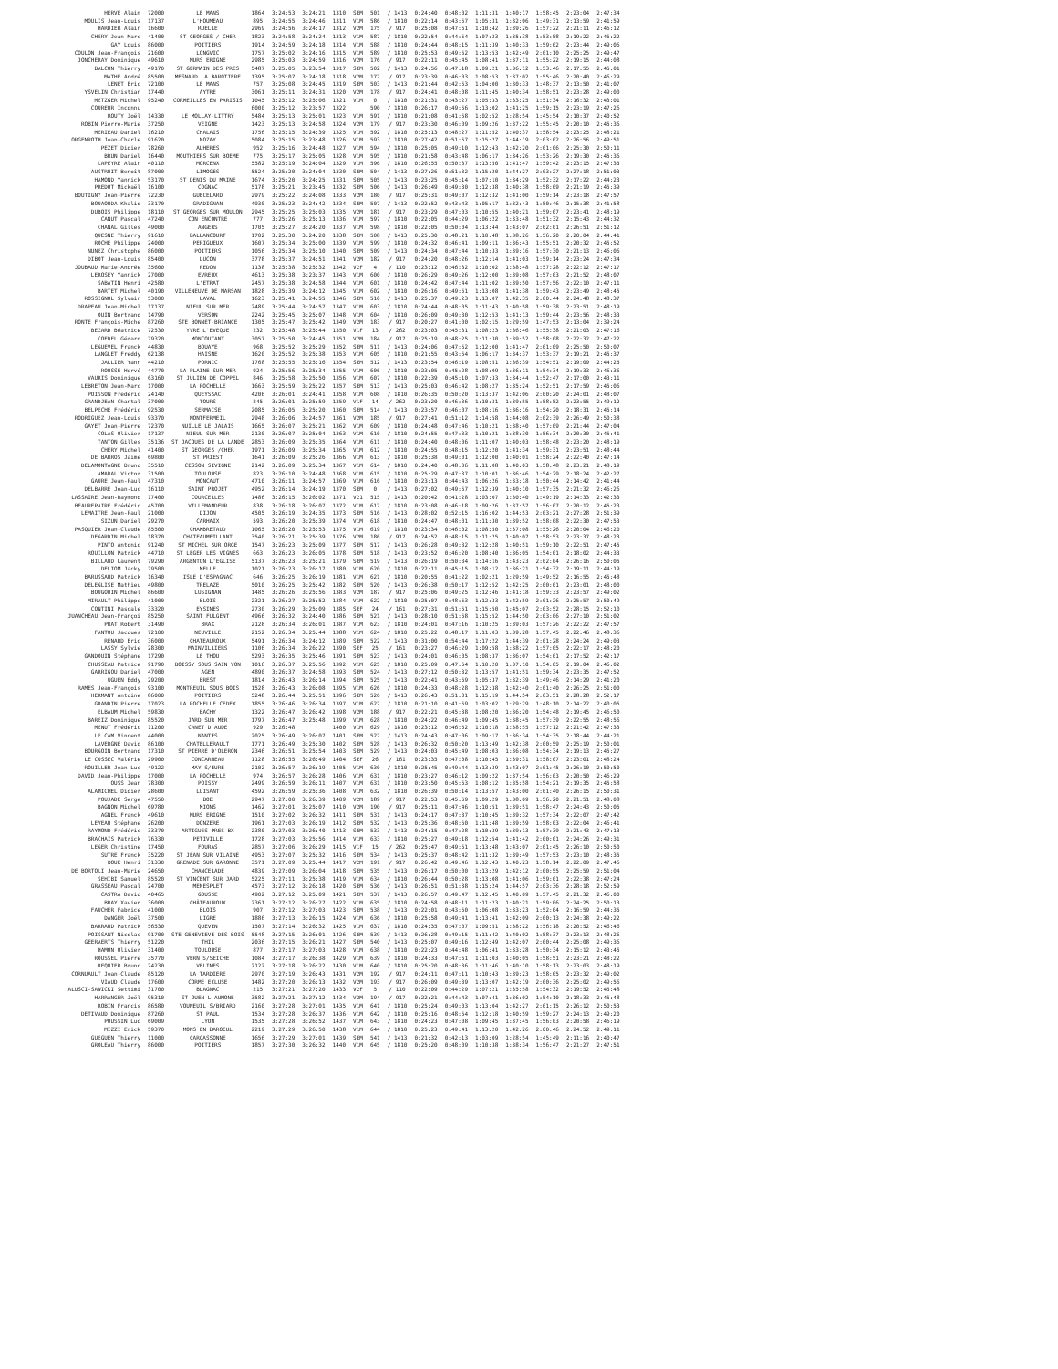| HERVE Alain | 72000 | LE MANS | 1864 | 3:24:53 | 3:24:21 | 1310 | SEM | 501 | / 1413 | 0:24:40 | 0:48:02 | 1:11:31 | 1:40:17 | 1:58:45 | 2:23:04 | 2:47:34 |
| MOULIS Jean-Louis | 17137 | L'HOUMEAU | 895 | 3:24:55 | 3:24:46 | 1311 | V1M | 586 | / 1810 | 0:22:14 | 0:43:57 | 1:05:31 | 1:32:06 | 1:49:31 | 2:13:59 | 2:41:59 |
| HARDIER Alain | 16600 | RUELLE | 2969 | 3:24:56 | 3:24:17 | 1312 | V2M | 175 | / 917 | 0:25:08 | 0:47:51 | 1:10:42 | 1:39:26 | 1:57:22 | 2:21:11 | 2:46:12 |
| CHERY Jean-Marc | 41400 | ST GEORGES / CHER | 1823 | 3:24:58 | 3:24:24 | 1313 | V1M | 587 | / 1810 | 0:22:54 | 0:44:54 | 1:07:23 | 1:35:38 | 1:53:58 | 2:19:22 | 2:45:22 |
| GAY Louis | 86000 | POITIERS | 1914 | 3:24:59 | 3:24:18 | 1314 | V1M | 588 | / 1810 | 0:24:44 | 0:48:15 | 1:11:39 | 1:40:33 | 1:59:02 | 2:23:44 | 2:49:06 |
| COULON Jean-François | 21600 | LONGVIC | 1757 | 3:25:02 | 3:24:16 | 1315 | V1M | 589 | / 1810 | 0:25:53 | 0:49:52 | 1:13:53 | 1:42:49 | 2:01:10 | 2:25:25 | 2:49:47 |
| JONCHERAY Dominique | 49610 | MURS ERIGNE | 2985 | 3:25:03 | 3:24:59 | 1316 | V2M | 176 | / 917 | 0:22:11 | 0:45:45 | 1:08:41 | 1:37:11 | 1:55:22 | 2:19:15 | 2:44:08 |
| BALCON Thierry | 49170 | ST GERMAIN DES PRES | 5487 | 3:25:05 | 3:23:54 | 1317 | SEM | 502 | / 1413 | 0:24:56 | 0:47:18 | 1:09:21 | 1:36:12 | 1:53:46 | 2:17:55 | 2:45:01 |
| MATHE André | 85500 | MESNARD LA BAROTIERE | 1395 | 3:25:07 | 3:24:18 | 1318 | V2M | 177 | / 917 | 0:23:39 | 0:46:03 | 1:08:53 | 1:37:02 | 1:55:46 | 2:20:40 | 2:46:29 |
| LENET Eric | 72100 | LE MANS | 757 | 3:25:08 | 3:24:45 | 1319 | SEM | 503 | / 1413 | 0:21:44 | 0:42:53 | 1:04:00 | 1:30:33 | 1:48:37 | 2:13:50 | 2:41:07 |
| YSVELIN Christian | 17440 | AYTRE | 3061 | 3:25:11 | 3:24:31 | 1320 | V2M | 178 | / 917 | 0:24:41 | 0:48:08 | 1:11:45 | 1:40:34 | 1:58:51 | 2:23:28 | 2:49:00 |
| METZGER Michel | 95240 | CORMEILLES EN PARISIS | 1045 | 3:25:12 | 3:25:06 | 1321 | V1M | 0 | / 1810 | 0:21:31 | 0:43:27 | 1:05:33 | 1:33:25 | 1:51:34 | 2:16:32 | 2:43:01 |
| COUREUR Inconnu | | | 6000 | 3:25:12 | 3:23:57 | 1322 | | 590 | / 1810 | 0:26:17 | 0:49:56 | 1:13:02 | 1:41:25 | 1:59:15 | 2:23:19 | 2:47:26 |
| ROUTY Joël | 14330 | LE MOLLAY-LITTRY | 5484 | 3:25:13 | 3:25:01 | 1323 | V1M | 591 | / 1810 | 0:21:08 | 0:41:58 | 1:02:52 | 1:28:54 | 1:45:54 | 2:10:37 | 2:40:52 |
| ROBIN Pierre-Marie | 37250 | VEIGNE | 1423 | 3:25:13 | 3:24:58 | 1324 | V2M | 179 | / 917 | 0:23:30 | 0:46:09 | 1:09:26 | 1:37:22 | 1:55:45 | 2:20:10 | 2:45:36 |
| MERIEAU Daniel | 16210 | CHALAIS | 1756 | 3:25:15 | 3:24:39 | 1325 | V1M | 592 | / 1810 | 0:25:13 | 0:48:27 | 1:11:52 | 1:40:37 | 1:58:54 | 2:23:25 | 2:48:21 |
| ORGENROTH Jean-Charle | 91620 | NOZAY | 5084 | 3:25:15 | 3:23:48 | 1326 | V1M | 593 | / 1810 | 0:27:42 | 0:51:57 | 1:15:27 | 1:44:19 | 2:03:02 | 2:26:56 | 2:49:51 |
| PEZET Didier | 78260 | ALHERES | 952 | 3:25:16 | 3:24:48 | 1327 | V1M | 594 | / 1810 | 0:25:05 | 0:49:10 | 1:12:43 | 1:42:20 | 2:01:06 | 2:25:30 | 2:50:11 |
| BRUN Daniel | 16440 | MOUTHIERS SUR BOEME | 775 | 3:25:17 | 3:25:05 | 1328 | V1M | 595 | / 1810 | 0:21:58 | 0:43:48 | 1:06:17 | 1:34:26 | 1:53:26 | 2:19:30 | 2:45:36 |
| LAPEYRE Alain | 40110 | MORCENX | 5582 | 3:25:19 | 3:24:04 | 1329 | V1M | 596 | / 1810 | 0:26:55 | 0:50:37 | 1:13:50 | 1:41:47 | 1:59:42 | 2:23:15 | 2:47:35 |
| AUSTRUIT Benoît | 87000 | LIMOGES | 5524 | 3:25:20 | 3:24:04 | 1330 | SEM | 504 | / 1413 | 0:27:26 | 0:51:32 | 1:15:20 | 1:44:27 | 2:03:27 | 2:27:18 | 2:51:03 |
| HAMOND Yannick | 53170 | ST DENIS DU MAINE | 1674 | 3:25:20 | 3:24:25 | 1331 | SEM | 505 | / 1413 | 0:23:25 | 0:45:14 | 1:07:10 | 1:34:29 | 1:52:32 | 2:17:22 | 2:44:23 |
| PREDOT Mickaël | 16100 | COGNAC | 5178 | 3:25:21 | 3:23:45 | 1332 | SEM | 506 | / 1413 | 0:26:49 | 0:49:30 | 1:12:38 | 1:40:38 | 1:58:09 | 2:21:19 | 2:45:39 |
| BOUTIGNY Jean-Pierre | 72230 | GUECELARD | 2979 | 3:25:22 | 3:24:08 | 1333 | V2M | 180 | / 917 | 0:25:31 | 0:49:07 | 1:12:32 | 1:41:00 | 1:59:14 | 2:23:18 | 2:47:57 |
| BOUAOUDA Khalid | 33170 | GRADIGNAN | 4930 | 3:25:23 | 3:24:42 | 1334 | SEM | 507 | / 1413 | 0:22:52 | 0:43:43 | 1:05:17 | 1:32:43 | 1:50:46 | 2:15:38 | 2:41:58 |
| DUBOIS Philippe | 18110 | ST GEORGES SUR MOULON | 2945 | 3:25:25 | 3:25:03 | 1335 | V2M | 181 | / 917 | 0:23:29 | 0:47:03 | 1:10:55 | 1:40:21 | 1:59:07 | 2:23:41 | 2:48:19 |
| CANUT Pascal | 47240 | CON ENCONTRE | 777 | 3:25:26 | 3:25:13 | 1336 | V1M | 597 | / 1810 | 0:22:05 | 0:44:29 | 1:06:22 | 1:33:48 | 1:51:32 | 2:15:43 | 2:44:32 |
| CHANAL Gilles | 49000 | ANGERS | 1705 | 3:25:27 | 3:24:20 | 1337 | V1M | 598 | / 1810 | 0:22:05 | 0:50:04 | 1:13:44 | 1:43:07 | 2:02:01 | 2:26:51 | 2:51:12 |
| QUESNE Thierry | 91610 | BALLANCOURT | 1702 | 3:25:30 | 3:24:20 | 1338 | SEM | 508 | / 1413 | 0:25:30 | 0:48:21 | 1:10:48 | 1:38:26 | 1:56:20 | 2:20:04 | 2:44:41 |
| ROCHE Philippe | 24000 | PERIGUEUX | 1607 | 3:25:34 | 3:25:00 | 1339 | V1M | 599 | / 1810 | 0:24:32 | 0:46:41 | 1:09:11 | 1:36:43 | 1:55:51 | 2:20:32 | 2:45:52 |
| NUNEZ Christophe | 86000 | POITIERS | 1056 | 3:25:34 | 3:25:10 | 1340 | SEM | 509 | / 1413 | 0:24:34 | 0:47:44 | 1:10:33 | 1:39:16 | 1:57:30 | 2:21:13 | 2:46:06 |
| DIBOT Jean-Louis | 85400 | LUCON | 3778 | 3:25:37 | 3:24:51 | 1341 | V2M | 182 | / 917 | 0:24:20 | 0:48:26 | 1:12:14 | 1:41:03 | 1:59:14 | 2:23:24 | 2:47:34 |
| JOUBAUD Marie-Andrée | 35600 | REDON | 1138 | 3:25:38 | 3:25:32 | 1342 | V2F | 4 | / 110 | 0:23:12 | 0:46:32 | 1:10:02 | 1:38:48 | 1:57:28 | 2:22:12 | 2:47:17 |
| LEROSEY Yannick | 27000 | EVREUX | 4613 | 3:25:38 | 3:23:37 | 1343 | V1M | 600 | / 1810 | 0:26:29 | 0:49:26 | 1:12:00 | 1:39:08 | 1:57:03 | 2:21:52 | 2:48:07 |
| SABATIN Henri | 42580 | L'ETRAT | 2457 | 3:25:38 | 3:24:58 | 1344 | V1M | 601 | / 1810 | 0:24:42 | 0:47:44 | 1:11:02 | 1:39:50 | 1:57:56 | 2:22:10 | 2:47:11 |
| BARTET Michel | 40190 | VILLENEUVE DE MARSAN | 1828 | 3:25:39 | 3:24:12 | 1345 | V1M | 602 | / 1810 | 0:26:16 | 0:49:51 | 1:13:08 | 1:41:38 | 1:59:43 | 2:23:49 | 2:48:45 |
| ROSSIGNOL Sylvain | 53000 | LAVAL | 1623 | 3:25:41 | 3:24:55 | 1346 | SEM | 510 | / 1413 | 0:25:37 | 0:49:23 | 1:13:07 | 1:42:35 | 2:00:44 | 2:24:48 | 2:48:37 |
| DRAPEAU Jean-Michel | 17137 | NIEUL SUR MER | 2489 | 3:25:44 | 3:24:57 | 1347 | V1M | 603 | / 1810 | 0:24:44 | 0:48:05 | 1:11:43 | 1:40:58 | 1:59:38 | 2:23:51 | 2:48:19 |
| OUIN Bertrand | 14790 | VERSON | 2242 | 3:25:45 | 3:25:07 | 1348 | V1M | 604 | / 1810 | 0:26:09 | 0:49:30 | 1:12:53 | 1:41:13 | 1:59:44 | 2:23:56 | 2:48:33 |
| RONTE François-Miche | 87260 | STE BONNET-BRIANCE | 1305 | 3:25:47 | 3:25:42 | 1349 | V2M | 183 | / 917 | 0:20:27 | 0:41:00 | 1:02:15 | 1:29:59 | 1:47:53 | 2:13:04 | 2:39:24 |
| BEZARD Béatrice | 72530 | YVRE L'EVEQUE | 232 | 3:25:48 | 3:25:44 | 1350 | V1F | 13 | / 262 | 0:23:03 | 0:45:31 | 1:08:23 | 1:36:46 | 1:55:38 | 2:21:03 | 2:47:16 |
| COEDEL Gérard | 79320 | MONCOUTANT | 3057 | 3:25:50 | 3:24:45 | 1351 | V2M | 184 | / 917 | 0:25:19 | 0:48:25 | 1:11:30 | 1:39:52 | 1:58:08 | 2:22:32 | 2:47:22 |
| LEGUEVEL Franck | 44830 | BOUAYE | 968 | 3:25:52 | 3:25:29 | 1352 | SEM | 511 | / 1413 | 0:24:06 | 0:47:52 | 1:12:00 | 1:41:47 | 2:01:09 | 2:25:50 | 2:50:07 |
| LANGLET Freddy | 62138 | HAISNE | 1620 | 3:25:52 | 3:25:38 | 1353 | V1M | 605 | / 1810 | 0:21:55 | 0:43:54 | 1:06:17 | 1:34:37 | 1:53:37 | 2:19:21 | 2:45:37 |
| JALLIER Yann | 44210 | PORNIC | 1768 | 3:25:55 | 3:25:16 | 1354 | SEM | 512 | / 1413 | 0:23:54 | 0:46:19 | 1:08:51 | 1:36:39 | 1:54:51 | 2:19:09 | 2:44:25 |
| ROUSSE Hervé | 44770 | LA PLAINE SUR MER | 924 | 3:25:56 | 3:25:34 | 1355 | V1M | 606 | / 1810 | 0:23:05 | 0:45:28 | 1:08:09 | 1:36:11 | 1:54:34 | 2:19:33 | 2:46:36 |
| VAURIS Dominique | 63160 | ST JULIEN DE COPPEL | 846 | 3:25:58 | 3:25:50 | 1356 | V1M | 607 | / 1810 | 0:22:39 | 0:45:10 | 1:07:33 | 1:34:44 | 1:52:47 | 2:17:00 | 2:43:11 |
| LEBRETON Jean-Marc | 17000 | LA ROCHELLE | 1663 | 3:25:59 | 3:25:22 | 1357 | SEM | 513 | / 1413 | 0:25:03 | 0:46:42 | 1:08:27 | 1:35:24 | 1:52:51 | 2:17:59 | 2:45:06 |
| POISSON Frédéric | 24140 | QUEYSSAC | 4206 | 3:26:01 | 3:24:41 | 1358 | V1M | 608 | / 1810 | 0:26:35 | 0:50:20 | 1:13:37 | 1:42:06 | 2:00:20 | 2:24:01 | 2:48:07 |
| GRANDJEAN Chantal | 37000 | TOURS | 245 | 3:26:01 | 3:25:59 | 1359 | V1F | 14 | / 262 | 0:23:20 | 0:46:36 | 1:10:31 | 1:39:55 | 1:58:52 | 2:23:55 | 2:49:12 |
| BELPECHE Frédéric | 92530 | SERMAISE | 2085 | 3:26:05 | 3:25:20 | 1360 | SEM | 514 | / 1413 | 0:23:57 | 0:46:07 | 1:08:16 | 1:36:16 | 1:54:20 | 2:18:31 | 2:45:14 |
| RODRIGUEZ Jean-Louis | 93370 | MONTFERMEIL | 2948 | 3:26:06 | 3:24:57 | 1361 | V2M | 185 | / 917 | 0:27:41 | 0:51:12 | 1:14:58 | 1:44:08 | 2:02:39 | 2:26:49 | 2:50:38 |
| GAYET Jean-Pierre | 72370 | NUILLE LE JALAIS | 1665 | 3:26:07 | 3:25:21 | 1362 | V1M | 609 | / 1810 | 0:24:48 | 0:47:46 | 1:10:21 | 1:38:40 | 1:57:09 | 2:21:44 | 2:47:04 |
| COLAS Olivier | 17137 | NIEUL SUR MER | 2130 | 3:26:07 | 3:25:04 | 1363 | V1M | 610 | / 1810 | 0:24:55 | 0:47:33 | 1:10:21 | 1:38:30 | 1:56:34 | 2:20:30 | 2:45:41 |
| TANTON Gilles | 35136 | ST JACQUES DE LA LANDE | 2853 | 3:26:09 | 3:25:35 | 1364 | V1M | 611 | / 1810 | 0:24:40 | 0:48:06 | 1:11:07 | 1:40:03 | 1:58:48 | 2:23:20 | 2:48:19 |
| CHERY Michel | 41400 | ST GEORGES /CHER | 1971 | 3:26:09 | 3:25:34 | 1365 | V1M | 612 | / 1810 | 0:24:55 | 0:48:15 | 1:12:20 | 1:41:34 | 1:59:31 | 2:23:51 | 2:48:44 |
| DE BARROS Jaime | 69800 | ST PRIEST | 1641 | 3:26:09 | 3:25:26 | 1366 | V1M | 613 | / 1810 | 0:25:38 | 0:49:01 | 1:12:00 | 1:40:01 | 1:58:24 | 2:22:40 | 2:47:14 |
| DELAMONTAGNE Bruno | 35510 | CESSON SEVIGNE | 2142 | 3:26:09 | 3:25:34 | 1367 | V1M | 614 | / 1810 | 0:24:40 | 0:48:06 | 1:11:08 | 1:40:03 | 1:58:48 | 2:23:21 | 2:48:19 |
| AMARAL Victor | 31500 | TOULOUSE | 823 | 3:26:10 | 3:24:48 | 1368 | V1M | 615 | / 1810 | 0:25:29 | 0:47:37 | 1:10:01 | 1:36:46 | 1:54:29 | 2:18:24 | 2:42:27 |
| GAURE Jean-Paul | 47310 | MONCAUT | 4710 | 3:26:11 | 3:24:57 | 1369 | V1M | 616 | / 1810 | 0:23:13 | 0:44:43 | 1:06:26 | 1:33:18 | 1:50:44 | 2:14:42 | 2:41:44 |
| DELBARRE Jean-Luc | 16110 | SAINT PROJET | 4952 | 3:26:14 | 3:24:19 | 1370 | SEM | 0 | / 1413 | 0:27:02 | 0:49:57 | 1:12:39 | 1:40:10 | 1:57:35 | 2:21:32 | 2:46:26 |
| LASSAIRE Jean-Raymond | 17400 | COURCELLES | 1486 | 3:26:15 | 3:26:02 | 1371 | V21 | 515 | / 1413 | 0:20:42 | 0:41:28 | 1:03:07 | 1:30:40 | 1:49:19 | 2:14:33 | 2:42:33 |
| BEAUREPAIRE Frédéric | 45700 | VILLEMANDEUR | 838 | 3:26:18 | 3:26:07 | 1372 | V1M | 617 | / 1810 | 0:23:08 | 0:46:18 | 1:09:26 | 1:37:57 | 1:56:07 | 2:20:12 | 2:45:23 |
| LEMAITRE Jean-Paul | 21000 | DIJON | 4505 | 3:26:19 | 3:24:35 | 1373 | SEM | 516 | / 1413 | 0:28:02 | 0:52:15 | 1:16:02 | 1:44:53 | 2:03:21 | 2:27:28 | 2:51:39 |
| SIZUN Daniel | 29270 | CARHAIX | 593 | 3:26:20 | 3:25:39 | 1374 | V1M | 618 | / 1810 | 0:24:47 | 0:48:01 | 1:11:30 | 1:39:52 | 1:58:08 | 2:22:30 | 2:47:53 |
| PASQUIER Jean-Claude | 85500 | CHAMBRETAUD | 1065 | 3:26:20 | 3:25:53 | 1375 | V1M | 619 | / 1810 | 0:23:34 | 0:46:02 | 1:08:50 | 1:37:08 | 1:55:26 | 2:20:04 | 2:46:20 |
| DEGARDIN Michel | 18370 | CHATEAUMEILLANT | 3540 | 3:26:21 | 3:25:39 | 1376 | V2M | 186 | / 917 | 0:24:52 | 0:48:15 | 1:11:25 | 1:40:07 | 1:58:53 | 2:23:37 | 2:48:23 |
| PINTO Antonio | 91240 | ST MICHEL SUR ORGE | 1547 | 3:26:23 | 3:25:09 | 1377 | SEM | 517 | / 1413 | 0:26:28 | 0:49:32 | 1:12:28 | 1:40:51 | 1:59:10 | 2:22:51 | 2:47:45 |
| ROUILLON Patrick | 44710 | ST LEGER LES VIGNES | 663 | 3:26:23 | 3:26:05 | 1378 | SEM | 518 | / 1413 | 0:23:52 | 0:46:20 | 1:08:40 | 1:36:05 | 1:54:01 | 2:18:02 | 2:44:33 |
| BILLAUD Laurent | 79290 | ARGENTON L'EGLISE | 5137 | 3:26:23 | 3:25:21 | 1379 | SEM | 519 | / 1413 | 0:26:19 | 0:50:34 | 1:14:16 | 1:43:23 | 2:02:04 | 2:26:16 | 2:50:05 |
| DELIOM Jacky | 79500 | MELLE | 1021 | 3:26:23 | 3:26:17 | 1380 | V1M | 620 | / 1810 | 0:22:11 | 0:45:15 | 1:08:12 | 1:36:21 | 1:54:32 | 2:19:11 | 2:44:19 |
| BARUSSAUD Patrick | 16340 | ISLE D'ESPAGNAC | 646 | 3:26:25 | 3:26:19 | 1381 | V1M | 621 | / 1810 | 0:20:55 | 0:41:22 | 1:02:21 | 1:29:59 | 1:49:52 | 2:16:55 | 2:45:48 |
| DELEGLISE Mathieu | 49800 | TRELAZE | 5010 | 3:26:25 | 3:25:42 | 1382 | SEM | 520 | / 1413 | 0:26:38 | 0:50:17 | 1:12:52 | 1:42:25 | 2:00:01 | 2:23:01 | 2:48:00 |
| BOUGOUIN Michel | 86600 | LUSIGNAN | 1485 | 3:26:26 | 3:25:56 | 1383 | V2M | 187 | / 917 | 0:25:06 | 0:49:25 | 1:12:46 | 1:41:18 | 1:59:33 | 2:23:57 | 2:49:02 |
| MIRAULT Philippe | 41000 | BLOIS | 2321 | 3:26:27 | 3:25:52 | 1384 | V1M | 622 | / 1810 | 0:25:07 | 0:48:53 | 1:12:33 | 1:42:59 | 2:01:26 | 2:25:57 | 2:50:49 |
| CONTINI Pascale | 33320 | EYSINES | 2730 | 3:26:29 | 3:25:09 | 1385 | SEF | 24 | / 161 | 0:27:31 | 0:51:51 | 1:15:50 | 1:45:07 | 2:03:52 | 2:28:15 | 2:52:10 |
| JUANCHEAU Jean-Françoi | 85250 | SAINT FULGENT | 4966 | 3:26:32 | 3:24:40 | 1386 | SEM | 521 | / 1413 | 0:28:10 | 0:51:58 | 1:15:52 | 1:44:50 | 2:03:06 | 2:27:10 | 2:51:02 |
| PRAT Robert | 31490 | BRAX | 2128 | 3:26:34 | 3:26:01 | 1387 | V1M | 623 | / 1810 | 0:24:01 | 0:47:16 | 1:10:25 | 1:39:03 | 1:57:26 | 2:22:22 | 2:47:57 |
| FANTOU Jacques | 72100 | NEUVILLE | 2152 | 3:26:34 | 3:25:44 | 1388 | V1M | 624 | / 1810 | 0:25:22 | 0:48:17 | 1:11:03 | 1:39:28 | 1:57:45 | 2:22:46 | 2:48:36 |
| RENARD Eric | 36000 | CHATEAUROUX | 5491 | 3:26:34 | 3:24:12 | 1389 | SEM | 522 | / 1413 | 0:31:00 | 0:54:44 | 1:17:22 | 1:44:39 | 2:01:28 | 2:24:24 | 2:49:03 |
| LASSY Sylvie | 28300 | MAINVILLIERS | 1106 | 3:26:34 | 3:26:22 | 1390 | SEF | 25 | / 161 | 0:23:27 | 0:46:29 | 1:09:58 | 1:38:22 | 1:57:05 | 2:22:17 | 2:48:20 |
| GANDOUIN Stéphane | 17290 | LE THOU | 5293 | 3:26:35 | 3:25:46 | 1391 | SEM | 523 | / 1413 | 0:24:01 | 0:46:05 | 1:08:37 | 1:36:07 | 1:54:01 | 2:17:52 | 2:42:17 |
| CHUSSEAU Patrice | 91790 | BOISSY SOUS SAIN YON | 1016 | 3:26:37 | 3:25:56 | 1392 | V1M | 625 | / 1810 | 0:25:09 | 0:47:54 | 1:10:20 | 1:37:10 | 1:54:05 | 2:19:04 | 2:46:02 |
| GARRIGOU Daniel | 47000 | AGEN | 4890 | 3:26:37 | 3:24:58 | 1393 | SEM | 524 | / 1413 | 0:27:12 | 0:50:32 | 1:13:57 | 1:41:51 | 1:59:34 | 2:23:35 | 2:47:52 |
| UGUEN Eddy | 29200 | BREST | 1814 | 3:26:43 | 3:26:14 | 1394 | SEM | 525 | / 1413 | 0:22:41 | 0:43:59 | 1:05:37 | 1:32:39 | 1:49:46 | 2:14:29 | 2:41:20 |
| RAMES Jean-François | 93100 | MONTREUIL SOUS BOIS | 1528 | 3:26:43 | 3:26:08 | 1395 | V1M | 626 | / 1810 | 0:24:33 | 0:48:28 | 1:12:38 | 1:42:40 | 2:01:40 | 2:26:25 | 2:51:00 |
| HERMANT Antoine | 86000 | POITIERS | 5248 | 3:26:44 | 3:25:51 | 1396 | SEM | 526 | / 1413 | 0:26:43 | 0:51:01 | 1:15:19 | 1:44:54 | 2:03:51 | 2:28:28 | 2:52:17 |
| GRANDIN Pierre | 17023 | LA ROCHELLE CEDEX | 1855 | 3:26:46 | 3:26:34 | 1397 | V1M | 627 | / 1810 | 0:21:10 | 0:41:59 | 1:03:02 | 1:29:29 | 1:48:10 | 2:14:22 | 2:40:05 |
| ELBAUM Michel | 59830 | BACHY | 1322 | 3:26:47 | 3:26:42 | 1398 | V2M | 188 | / 917 | 0:22:21 | 0:45:38 | 1:08:20 | 1:36:20 | 1:54:48 | 2:19:45 | 2:46:50 |
| BAREIZ Dominique | 85520 | JARD SUR MER | 1797 | 3:26:47 | 3:25:48 | 1399 | V1M | 628 | / 1810 | 0:24:22 | 0:46:49 | 1:09:45 | 1:38:45 | 1:57:39 | 2:22:55 | 2:48:56 |
| MENUT Frédéric | 11200 | CANET D'AUDE | 929 | 3:26:48 | | 1400 | V1M | 629 | / 1810 | 0:23:12 | 0:46:52 | 1:10:18 | 1:38:55 | 1:57:12 | 2:21:42 | 2:47:33 |
| LE CAM Vincent | 44000 | NANTES | 2025 | 3:26:49 | 3:26:07 | 1401 | SEM | 527 | / 1413 | 0:24:43 | 0:47:06 | 1:09:17 | 1:36:34 | 1:54:35 | 2:18:44 | 2:44:21 |
| LAVERGNE David | 86100 | CHATELLERAULT | 1771 | 3:26:49 | 3:25:30 | 1402 | SEM | 528 | / 1413 | 0:26:32 | 0:50:20 | 1:13:49 | 1:42:38 | 2:00:59 | 2:25:19 | 2:50:01 |
| BOURGOIN Bertrand | 17310 | ST PIERRE D'OLERON | 2346 | 3:26:51 | 3:25:54 | 1403 | SEM | 529 | / 1413 | 0:24:03 | 0:45:49 | 1:08:03 | 1:36:08 | 1:54:34 | 2:19:13 | 2:45:27 |
| LE COSSEC Valérie | 29900 | CONCARNEAU | 1128 | 3:26:55 | 3:26:49 | 1404 | SEF | 26 | / 161 | 0:23:35 | 0:47:08 | 1:10:45 | 1:39:31 | 1:58:07 | 2:23:01 | 2:48:24 |
| ROUILLER Jean-Luc | 49122 | MAY S/EURE | 2102 | 3:26:57 | 3:26:19 | 1405 | V1M | 630 | / 1810 | 0:25:45 | 0:49:44 | 1:13:39 | 1:43:07 | 2:01:45 | 2:26:10 | 2:50:50 |
| DAVID Jean-Philippe | 17000 | LA ROCHELLE | 974 | 3:26:57 | 3:26:28 | 1406 | V1M | 631 | / 1810 | 0:23:27 | 0:46:12 | 1:09:22 | 1:37:54 | 1:56:03 | 2:20:50 | 2:46:29 |
| OUSS Jean | 78300 | POISSY | 2499 | 3:26:59 | 3:26:11 | 1407 | V1M | 631 | / 1810 | 0:23:50 | 0:45:53 | 1:08:12 | 1:35:58 | 1:54:21 | 2:19:35 | 2:45:58 |
| ALAMICHEL Didier | 28600 | LUISANT | 4592 | 3:26:59 | 3:25:36 | 1408 | V1M | 632 | / 1810 | 0:26:39 | 0:50:14 | 1:13:57 | 1:43:00 | 2:01:40 | 2:26:15 | 2:50:31 |
| POUJADE Serge | 47550 | BOE | 2947 | 3:27:00 | 3:26:39 | 1409 | V2M | 189 | / 917 | 0:22:53 | 0:45:59 | 1:09:29 | 1:38:09 | 1:56:20 | 2:21:51 | 2:48:08 |
| BAGNON Michel | 69780 | MIONS | 1462 | 3:27:01 | 3:25:07 | 1410 | V2M | 190 | / 917 | 0:25:11 | 0:47:46 | 1:10:51 | 1:39:51 | 1:58:47 | 2:24:43 | 2:50:05 |
| AGNEL Franck | 49610 | MURS ERIGNE | 1510 | 3:27:02 | 3:26:32 | 1411 | SEM | 531 | / 1413 | 0:24:17 | 0:47:37 | 1:10:45 | 1:39:32 | 1:57:34 | 2:22:07 | 2:47:42 |
| LEVEAU Stéphane | 26200 | DONZERE | 1961 | 3:27:03 | 3:26:19 | 1412 | SEM | 532 | / 1413 | 0:25:36 | 0:48:50 | 1:11:48 | 1:39:59 | 1:58:03 | 2:22:04 | 2:46:41 |
| RAYMOND Frédéric | 33370 | ARTIGUES PRES BX | 2380 | 3:27:03 | 3:26:40 | 1413 | SEM | 533 | / 1413 | 0:24:15 | 0:47:28 | 1:10:39 | 1:39:13 | 1:57:39 | 2:21:43 | 2:47:13 |
| BRACHAIS Patrick | 76330 | PETIVILLE | 1728 | 3:27:03 | 3:25:56 | 1414 | V1M | 633 | / 1810 | 0:25:27 | 0:49:18 | 1:12:54 | 1:41:42 | 2:00:01 | 2:24:26 | 2:49:31 |
| LEGER Christine | 17450 | FOURAS | 2857 | 3:27:06 | 3:26:29 | 1415 | V1F | 15 | / 262 | 0:25:47 | 0:49:51 | 1:13:48 | 1:43:07 | 2:01:45 | 2:26:10 | 2:50:50 |
| SUTRE Franck | 35220 | ST JEAN SUR VILAINE | 4953 | 3:27:07 | 3:25:32 | 1416 | SEM | 534 | / 1413 | 0:25:37 | 0:48:42 | 1:11:32 | 1:39:49 | 1:57:53 | 2:23:10 | 2:48:35 |
| BOUE Henri | 31330 | GRENADE SUR GARONNE | 3571 | 3:27:09 | 3:25:44 | 1417 | V2M | 191 | / 917 | 0:26:42 | 0:49:46 | 1:12:43 | 1:40:23 | 1:58:14 | 2:22:09 | 2:47:46 |
| DE BORTOLI Jean-Marie | 24650 | CHANCELADE | 4839 | 3:27:09 | 3:26:04 | 1418 | SEM | 535 | / 1413 | 0:26:17 | 0:50:00 | 1:13:29 | 1:42:12 | 2:00:55 | 2:25:59 | 2:51:04 |
| SEHIBI Samuel | 85520 | ST VINCENT SUR JARD | 5225 | 3:27:11 | 3:25:38 | 1419 | V1M | 634 | / 1810 | 0:26:44 | 0:50:28 | 1:13:08 | 1:41:06 | 1:59:01 | 2:22:38 | 2:47:24 |
| GRASSEAU Pascal | 24700 | MENESPLET | 4573 | 3:27:12 | 3:26:18 | 1420 | SEM | 536 | / 1413 | 0:26:51 | 0:51:38 | 1:15:24 | 1:44:57 | 2:03:36 | 2:28:18 | 2:52:59 |
| CASTRA David | 40465 | GOUSSE | 4902 | 3:27:12 | 3:25:09 | 1421 | SEM | 537 | / 1413 | 0:26:57 | 0:49:47 | 1:12:45 | 1:40:09 | 1:57:45 | 2:21:32 | 2:46:00 |
| BRAY Xavier | 36000 | CHÂTEAUROUX | 2361 | 3:27:12 | 3:26:27 | 1422 | V1M | 635 | / 1810 | 0:24:58 | 0:48:11 | 1:11:23 | 1:40:21 | 1:59:06 | 2:24:25 | 2:50:13 |
| FAUCHER Fabrice | 41000 | BLOIS | 907 | 3:27:12 | 3:27:03 | 1423 | SEM | 538 | / 1413 | 0:22:01 | 0:43:50 | 1:06:08 | 1:33:23 | 1:52:04 | 2:16:59 | 2:44:35 |
| DANGER Joël | 37500 | LIGRE | 1886 | 3:27:13 | 3:26:15 | 1424 | V1M | 636 | / 1810 | 0:25:58 | 0:49:41 | 1:13:41 | 1:42:09 | 2:00:13 | 2:24:38 | 2:49:22 |
| BARRAUD Patrick | 56530 | QUEVEN | 1507 | 3:27:14 | 3:26:32 | 1425 | V1M | 637 | / 1810 | 0:24:35 | 0:47:07 | 1:09:51 | 1:38:22 | 1:56:18 | 2:20:52 | 2:46:46 |
| POISSANT Nicolas | 91700 | STE GENEVIEVE DES BOIS | 5548 | 3:27:15 | 3:26:01 | 1426 | SEM | 539 | / 1413 | 0:26:28 | 0:49:15 | 1:11:42 | 1:40:02 | 1:58:37 | 2:23:13 | 2:48:26 |
| GEERAERTS Thierry | 51220 | THIL | 2036 | 3:27:15 | 3:26:21 | 1427 | SEM | 540 | / 1413 | 0:25:07 | 0:49:16 | 1:12:49 | 1:42:07 | 2:00:44 | 2:25:08 | 2:49:36 |
| HAMON Olivier | 31400 | TOULOUSE | 877 | 3:27:17 | 3:27:03 | 1428 | V1M | 638 | / 1810 | 0:22:23 | 0:44:48 | 1:06:41 | 1:33:28 | 1:50:34 | 2:15:12 | 2:43:45 |
| ROUSSEL Pierre | 35770 | VERN S/SEICHE | 1084 | 3:27:17 | 3:26:38 | 1429 | V1M | 639 | / 1810 | 0:24:33 | 0:47:51 | 1:11:03 | 1:40:05 | 1:58:51 | 2:23:21 | 2:48:22 |
| REQUIER Bruno | 24230 | VELINES | 2122 | 3:27:18 | 3:26:22 | 1430 | V1M | 640 | / 1810 | 0:25:20 | 0:48:36 | 1:11:46 | 1:40:10 | 1:58:13 | 2:23:03 | 2:48:19 |
| CORNUAULT Jean-Claude | 85120 | LA TARDIERE | 2970 | 3:27:19 | 3:26:43 | 1431 | V2M | 192 | / 917 | 0:24:11 | 0:47:11 | 1:10:43 | 1:39:23 | 1:58:05 | 2:23:32 | 2:49:02 |
| VIAUD Claude | 17600 | CORME ECLUSE | 1482 | 3:27:20 | 3:26:13 | 1432 | V2M | 193 | / 917 | 0:26:09 | 0:49:39 | 1:13:07 | 1:42:19 | 2:00:36 | 2:25:02 | 2:49:56 |
| ALUSCI-SAWICKI Settimi | 31700 | BLAGNAC | 215 | 3:27:21 | 3:27:20 | 1433 | V2F | 5 | / 110 | 0:22:09 | 0:44:29 | 1:07:21 | 1:35:58 | 1:54:32 | 2:19:52 | 2:45:48 |
| HARRANGER Joël | 95310 | ST OUEN L'AUMONE | 3582 | 3:27:21 | 3:27:12 | 1434 | V2M | 194 | / 917 | 0:22:21 | 0:44:43 | 1:07:41 | 1:36:02 | 1:54:10 | 2:18:33 | 2:45:48 |
| ROBIN Francis | 86580 | VOUNEUIL S/BRIARD | 2160 | 3:27:28 | 3:27:01 | 1435 | V1M | 641 | / 1810 | 0:25:24 | 0:49:03 | 1:13:04 | 1:42:27 | 2:01:15 | 2:26:12 | 2:50:53 |
| DETIVAUD Dominique | 87260 | ST PAUL | 1534 | 3:27:28 | 3:26:37 | 1436 | V1M | 642 | / 1810 | 0:25:16 | 0:48:54 | 1:12:18 | 1:40:59 | 1:59:27 | 2:24:13 | 2:49:20 |
| POUSSIN Luc | 69009 | LYON | 1535 | 3:27:28 | 3:26:52 | 1437 | V1M | 643 | / 1810 | 0:24:23 | 0:47:08 | 1:09:45 | 1:37:45 | 1:56:03 | 2:20:58 | 2:46:19 |
| MIZZI Erick | 59370 | MONS EN BAROEUL | 2219 | 3:27:29 | 3:26:50 | 1438 | V1M | 644 | / 1810 | 0:25:23 | 0:49:41 | 1:13:20 | 1:42:26 | 2:00:46 | 2:24:52 | 2:49:11 |
| GUEGUEN Thierry | 11000 | CARCASSONNE | 1656 | 3:27:29 | 3:27:01 | 1439 | SEM | 541 | / 1413 | 0:21:32 | 0:42:13 | 1:03:09 | 1:28:54 | 1:45:49 | 2:11:16 | 2:40:47 |
| GROLEAU Thierry | 86000 | POITIERS | 1857 | 3:27:30 | 3:26:32 | 1440 | V1M | 645 | / 1810 | 0:25:20 | 0:48:09 | 1:10:38 | 1:38:34 | 1:56:47 | 2:21:27 | 2:47:51 |